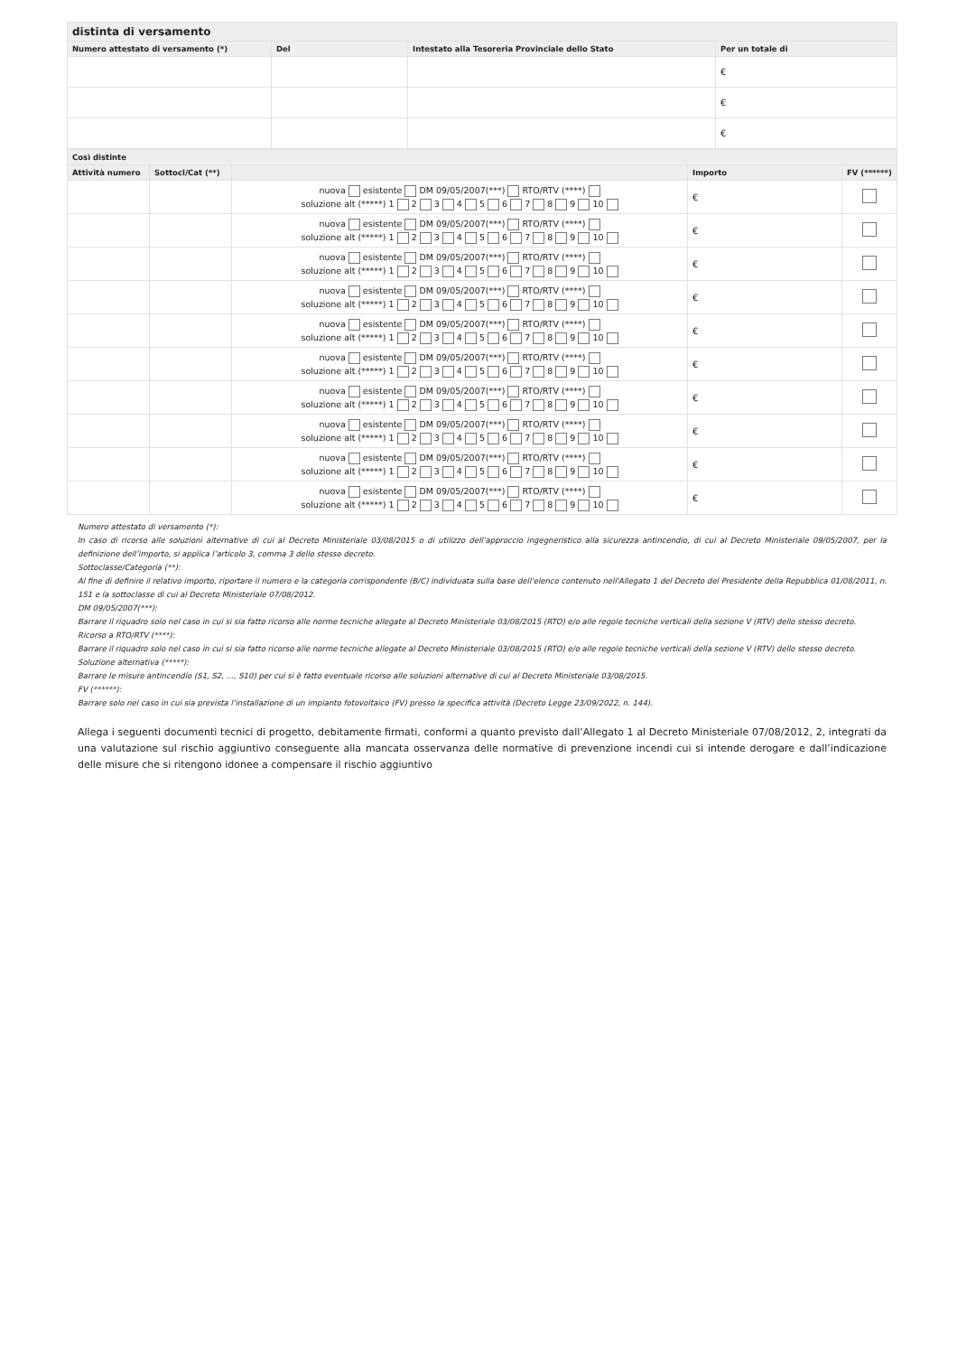| distinta di versamento | | | |
| --- | --- | --- | --- |
| Numero attestato di versamento (*) | Del | Intestato alla Tesoreria Provinciale dello Stato | Per un totale di |
| | | | € |
| | | | € |
| | | | € |
| Così distinte | | | | |
| --- | --- | --- | --- | --- |
| Attività numero | Sottocl/Cat (**) | | Importo | FV (******) |
| | | nuova esistente DM 09/05/2007(***) RTO/RTV (****) soluzione alt (*****) 1 2 3 4 5 6 7 8 9 10 | € | |
| | | nuova esistente DM 09/05/2007(***) RTO/RTV (****) soluzione alt (*****) 1 2 3 4 5 6 7 8 9 10 | € | |
| | | nuova esistente DM 09/05/2007(***) RTO/RTV (****) soluzione alt (*****) 1 2 3 4 5 6 7 8 9 10 | € | |
| | | nuova esistente DM 09/05/2007(***) RTO/RTV (****) soluzione alt (*****) 1 2 3 4 5 6 7 8 9 10 | € | |
| | | nuova esistente DM 09/05/2007(***) RTO/RTV (****) soluzione alt (*****) 1 2 3 4 5 6 7 8 9 10 | € | |
| | | nuova esistente DM 09/05/2007(***) RTO/RTV (****) soluzione alt (*****) 1 2 3 4 5 6 7 8 9 10 | € | |
| | | nuova esistente DM 09/05/2007(***) RTO/RTV (****) soluzione alt (*****) 1 2 3 4 5 6 7 8 9 10 | € | |
| | | nuova esistente DM 09/05/2007(***) RTO/RTV (****) soluzione alt (*****) 1 2 3 4 5 6 7 8 9 10 | € | |
| | | nuova esistente DM 09/05/2007(***) RTO/RTV (****) soluzione alt (*****) 1 2 3 4 5 6 7 8 9 10 | € | |
| | | nuova esistente DM 09/05/2007(***) RTO/RTV (****) soluzione alt (*****) 1 2 3 4 5 6 7 8 9 10 | € | |
Numero attestato di versamento (*):
In caso di ricorso alle soluzioni alternative di cui al Decreto Ministeriale 03/08/2015 o di utilizzo dell’approccio ingegneristico alla sicurezza antincendio, di cui al Decreto Ministeriale 09/05/2007, per la definizione dell’importo, si applica l’articolo 3, comma 3 dello stesso decreto.
Sottoclasse/Categoria (**):
Al fine di definire il relativo importo, riportare il numero e la categoria corrispondente (B/C) individuata sulla base dell'elenco contenuto nell'Allegato 1 del Decreto del Presidente della Repubblica 01/08/2011, n. 151 e la sottoclasse di cui al Decreto Ministeriale 07/08/2012.
DM 09/05/2007(***):
Barrare il riquadro solo nel caso in cui si sia fatto ricorso alle norme tecniche allegate al Decreto Ministeriale 03/08/2015 (RTO) e/o alle regole tecniche verticali della sezione V (RTV) dello stesso decreto.
Ricorso a RTO/RTV (****):
Barrare il riquadro solo nel caso in cui si sia fatto ricorso alle norme tecniche allegate al Decreto Ministeriale 03/08/2015 (RTO) e/o alle regole tecniche verticali della sezione V (RTV) dello stesso decreto.
Soluzione alternativa (*****):
Barrare le misure antincendio (S1, S2, ..., S10) per cui si è fatto eventuale ricorso alle soluzioni alternative di cui al Decreto Ministeriale 03/08/2015.
FV (******):
Barrare solo nel caso in cui sia prevista l’installazione di un impianto fotovoltaico (FV) presso la specifica attività (Decreto Legge 23/09/2022, n. 144).
Allega i seguenti documenti tecnici di progetto, debitamente firmati, conformi a quanto previsto dall’Allegato 1 al Decreto Ministeriale 07/08/2012, 2, integrati da una valutazione sul rischio aggiuntivo conseguente alla mancata osservanza delle normative di prevenzione incendi cui si intende derogare e dall’indicazione delle misure che si ritengono idonee a compensare il rischio aggiuntivo